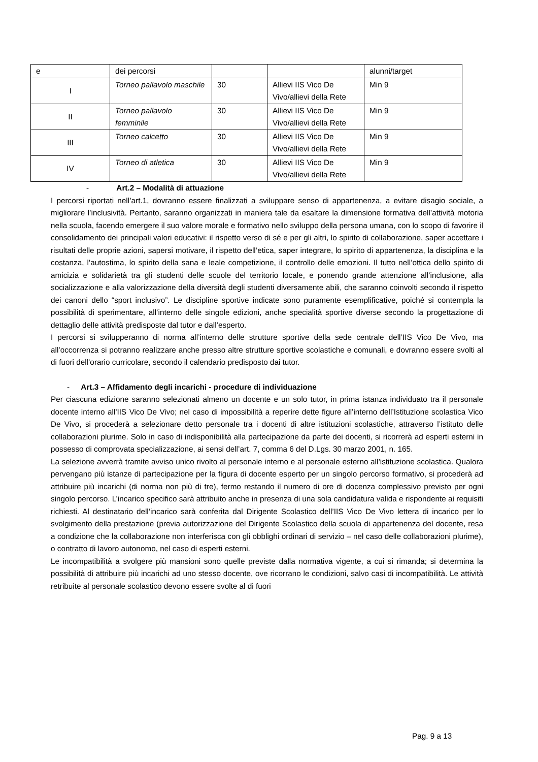| e | dei percorsi | | | alunni/target |
| I | Torneo pallavolo maschile | 30 | Allievi IIS Vico De Vivo/allievi della Rete | Min 9 |
| II | Torneo pallavolo femminile | 30 | Allievi IIS Vico De Vivo/allievi della Rete | Min 9 |
| III | Torneo calcetto | 30 | Allievi IIS Vico De Vivo/allievi della Rete | Min 9 |
| IV | Torneo di atletica | 30 | Allievi IIS Vico De Vivo/allievi della Rete | Min 9 |
- Art.2 – Modalità di attuazione
I percorsi riportati nell’art.1, dovranno essere finalizzati a sviluppare senso di appartenenza, a evitare disagio sociale, a migliorare l’inclusività. Pertanto, saranno organizzati in maniera tale da esaltare la dimensione formativa dell’attività motoria nella scuola, facendo emergere il suo valore morale e formativo nello sviluppo della persona umana, con lo scopo di favorire il consolidamento dei principali valori educativi: il rispetto verso di sé e per gli altri, lo spirito di collaborazione, saper accettare i risultati delle proprie azioni, sapersi motivare, il rispetto dell’etica, saper integrare, lo spirito di appartenenza, la disciplina e la costanza, l’autostima, lo spirito della sana e leale competizione, il controllo delle emozioni. Il tutto nell’ottica dello spirito di amicizia e solidarietà tra gli studenti delle scuole del territorio locale, e ponendo grande attenzione all’inclusione, alla socializzazione e alla valorizzazione della diversità degli studenti diversamente abili, che saranno coinvolti secondo il rispetto dei canoni dello “sport inclusivo”. Le discipline sportive indicate sono puramente esemplificative, poiché si contempla la possibilità di sperimentare, all’interno delle singole edizioni, anche specialità sportive diverse secondo la progettazione di dettaglio delle attività predisposte dal tutor e dall’esperto.
I percorsi si svilupperanno di norma all’interno delle strutture sportive della sede centrale dell’IIS Vico De Vivo, ma all’occorrenza si potranno realizzare anche presso altre strutture sportive scolastiche e comunali, e dovranno essere svolti al di fuori dell’orario curricolare, secondo il calendario predisposto dai tutor.
- Art.3 – Affidamento degli incarichi - procedure di individuazione
Per ciascuna edizione saranno selezionati almeno un docente e un solo tutor, in prima istanza individuato tra il personale docente interno all’IIS Vico De Vivo; nel caso di impossibilità a reperire dette figure all’interno dell’Istituzione scolastica Vico De Vivo, si procederà a selezionare detto personale tra i docenti di altre istituzioni scolastiche, attraverso l’istituto delle collaborazioni plurime. Solo in caso di indisponibilità alla partecipazione da parte dei docenti, si ricorrerà ad esperti esterni in possesso di comprovata specializzazione, ai sensi dell’art. 7, comma 6 del D.Lgs. 30 marzo 2001, n. 165.
La selezione avverrà tramite avviso unico rivolto al personale interno e al personale esterno all’istituzione scolastica. Qualora pervengano più istanze di partecipazione per la figura di docente esperto per un singolo percorso formativo, si procederà ad attribuire più incarichi (di norma non più di tre), fermo restando il numero di ore di docenza complessivo previsto per ogni singolo percorso. L’incarico specifico sarà attribuito anche in presenza di una sola candidatura valida e rispondente ai requisiti richiesti. Al destinatario dell’incarico sarà conferita dal Dirigente Scolastico dell’IIS Vico De Vivo lettera di incarico per lo svolgimento della prestazione (previa autorizzazione del Dirigente Scolastico della scuola di appartenenza del docente, resa a condizione che la collaborazione non interferisca con gli obblighi ordinari di servizio – nel caso delle collaborazioni plurime), o contratto di lavoro autonomo, nel caso di esperti esterni.
Le incompatibilità a svolgere più mansioni sono quelle previste dalla normativa vigente, a cui si rimanda; si determina la possibilità di attribuire più incarichi ad uno stesso docente, ove ricorrano le condizioni, salvo casi di incompatibilità. Le attività retribuite al personale scolastico devono essere svolte al di fuori
Pag. 9 a 13